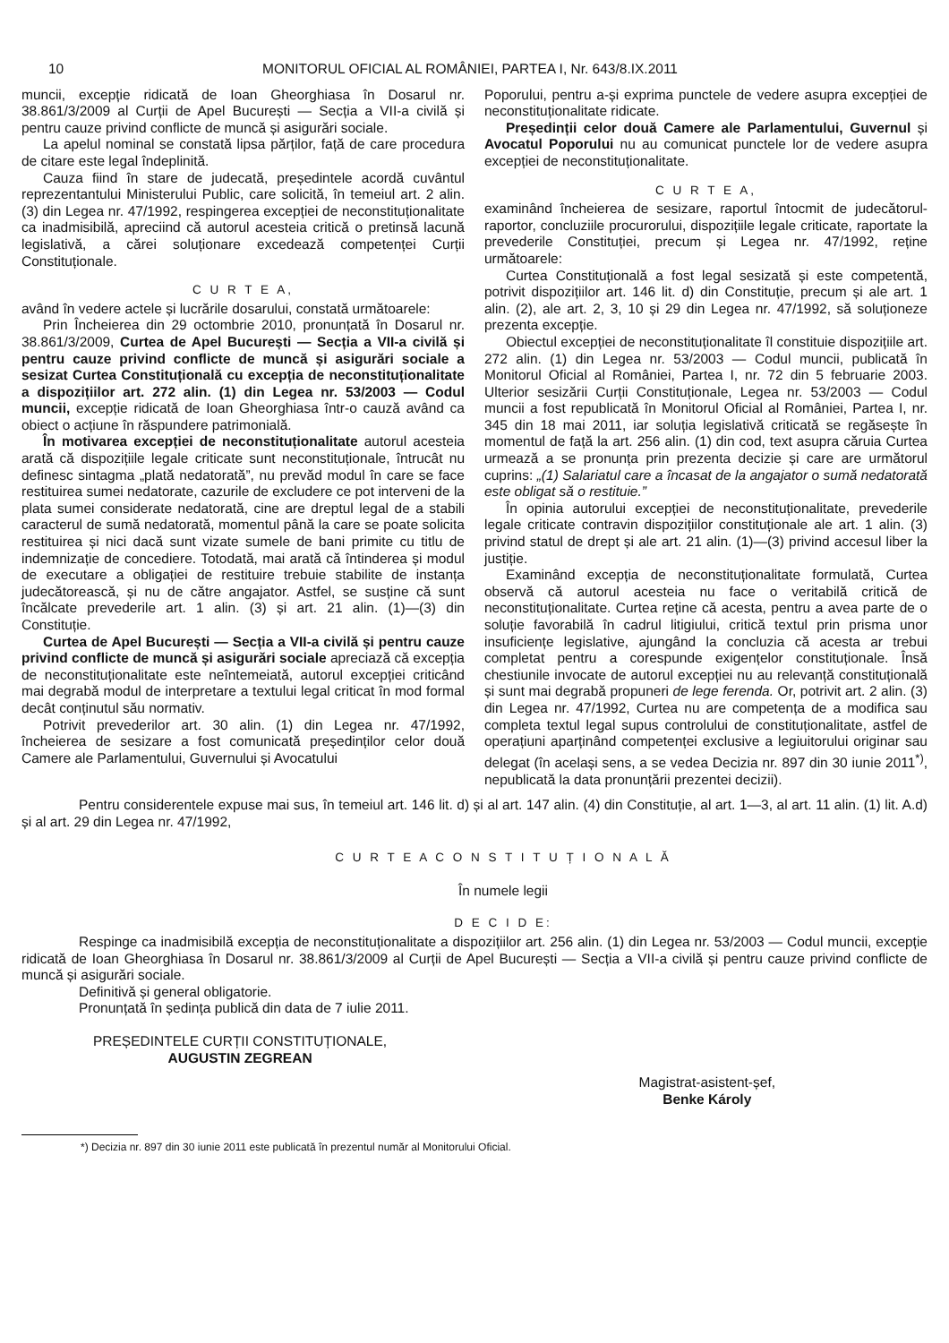10 MONITORUL OFICIAL AL ROMÂNIEI, PARTEA I, Nr. 643/8.IX.2011
muncii, excepție ridicată de Ioan Gheorghiasa în Dosarul nr. 38.861/3/2009 al Curții de Apel București — Secția a VII-a civilă și pentru cauze privind conflicte de muncă și asigurări sociale.
La apelul nominal se constată lipsa părților, față de care procedura de citare este legal îndeplinită.
Cauza fiind în stare de judecată, președintele acordă cuvântul reprezentantului Ministerului Public, care solicită, în temeiul art. 2 alin. (3) din Legea nr. 47/1992, respingerea excepției de neconstituționalitate ca inadmisibilă, apreciind că autorul acesteia critică o pretinsă lacună legislativă, a cărei soluționare excedează competenței Curții Constituționale.
C U R T E A,
având în vedere actele și lucrările dosarului, constată următoarele:
Prin Încheierea din 29 octombrie 2010, pronunțată în Dosarul nr. 38.861/3/2009, Curtea de Apel București — Secția a VII-a civilă și pentru cauze privind conflicte de muncă și asigurări sociale a sesizat Curtea Constituțională cu excepția de neconstituționalitate a dispozițiilor art. 272 alin. (1) din Legea nr. 53/2003 — Codul muncii, excepție ridicată de Ioan Gheorghiasa într-o cauză având ca obiect o acțiune în răspundere patrimonială.
În motivarea excepției de neconstituționalitate autorul acesteia arată că dispozițiile legale criticate sunt neconstituționale, întrucât nu definesc sintagma „plată nedatorată”, nu prevăd modul în care se face restituirea sumei nedatorate, cazurile de excludere ce pot interveni de la plata sumei considerate nedatorată, cine are dreptul legal de a stabili caracterul de sumă nedatorată, momentul până la care se poate solicita restituirea și nici dacă sunt vizate sumele de bani primite cu titlu de indemnizație de concediere. Totodată, mai arată că întinderea și modul de executare a obligației de restituire trebuie stabilite de instanța judecătorească, și nu de către angajator. Astfel, se susține că sunt încălcate prevederile art. 1 alin. (3) și art. 21 alin. (1)—(3) din Constituție.
Curtea de Apel București — Secția a VII-a civilă și pentru cauze privind conflicte de muncă și asigurări sociale apreciază că excepția de neconstituționalitate este neîntemeiată, autorul excepției criticând mai degrabă modul de interpretare a textului legal criticat în mod formal decât conținutul său normativ.
Potrivit prevederilor art. 30 alin. (1) din Legea nr. 47/1992, încheierea de sesizare a fost comunicată președinților celor două Camere ale Parlamentului, Guvernului și Avocatului
Poporului, pentru a-și exprima punctele de vedere asupra excepției de neconstituționalitate ridicate.
Președinții celor două Camere ale Parlamentului, Guvernul și Avocatul Poporului nu au comunicat punctele lor de vedere asupra excepției de neconstituționalitate.
C U R T E A,
examinând încheierea de sesizare, raportul întocmit de judecătorul-raportor, concluziile procurorului, dispozițiile legale criticate, raportate la prevederile Constituției, precum și Legea nr. 47/1992, reține următoarele:
Curtea Constituțională a fost legal sesizată și este competentă, potrivit dispozițiilor art. 146 lit. d) din Constituție, precum și ale art. 1 alin. (2), ale art. 2, 3, 10 și 29 din Legea nr. 47/1992, să soluționeze prezenta excepție.
Obiectul excepției de neconstituționalitate îl constituie dispozițiile art. 272 alin. (1) din Legea nr. 53/2003 — Codul muncii, publicată în Monitorul Oficial al României, Partea I, nr. 72 din 5 februarie 2003. Ulterior sesizării Curții Constituționale, Legea nr. 53/2003 — Codul muncii a fost republicată în Monitorul Oficial al României, Partea I, nr. 345 din 18 mai 2011, iar soluția legislativă criticată se regăsește în momentul de față la art. 256 alin. (1) din cod, text asupra căruia Curtea urmează a se pronunța prin prezenta decizie și care are următorul cuprins: „(1) Salariatul care a încasat de la angajator o sumă nedatorată este obligat să o restituie.”
În opinia autorului excepției de neconstituționalitate, prevederile legale criticate contravin dispozițiilor constituționale ale art. 1 alin. (3) privind statul de drept și ale art. 21 alin. (1)—(3) privind accesul liber la justiție.
Examinând excepția de neconstituționalitate formulată, Curtea observă că autorul acesteia nu face o veritabilă critică de neconstituționalitate. Curtea reține că acesta, pentru a avea parte de o soluție favorabilă în cadrul litigiului, critică textul prin prisma unor insuficiențe legislative, ajungând la concluzia că acesta ar trebui completat pentru a corespunde exigențelor constituționale. Însă chestiunile invocate de autorul excepției nu au relevanță constituțională și sunt mai degrabă propuneri de lege ferenda. Or, potrivit art. 2 alin. (3) din Legea nr. 47/1992, Curtea nu are competența de a modifica sau completa textul legal supus controlului de constituționalitate, astfel de operațiuni aparținând competenței exclusive a legiuitorului originar sau delegat (în același sens, a se vedea Decizia nr. 897 din 30 iunie 2011<sup>*)</sup>, nepublicată la data pronunțării prezentei decizii).
Pentru considerentele expuse mai sus, în temeiul art. 146 lit. d) și al art. 147 alin. (4) din Constituție, al art. 1—3, al art. 11 alin. (1) lit. A.d) și al art. 29 din Legea nr. 47/1992,
C U R T E A C O N S T I T U Ț I O N A L Ă
În numele legii
D E C I D E:
Respinge ca inadmisibilă excepția de neconstituționalitate a dispozițiilor art. 256 alin. (1) din Legea nr. 53/2003 — Codul muncii, excepție ridicată de Ioan Gheorghiasa în Dosarul nr. 38.861/3/2009 al Curții de Apel București — Secția a VII-a civilă și pentru cauze privind conflicte de muncă și asigurări sociale.
Definitivă și general obligatorie.
Pronunțată în ședința publică din data de 7 iulie 2011.
PREȘEDINTELE CURȚII CONSTITUȚIONALE,
AUGUSTIN ZEGREAN
Magistrat-asistent-șef,
Benke Károly
*) Decizia nr. 897 din 30 iunie 2011 este publicată în prezentul număr al Monitorului Oficial.